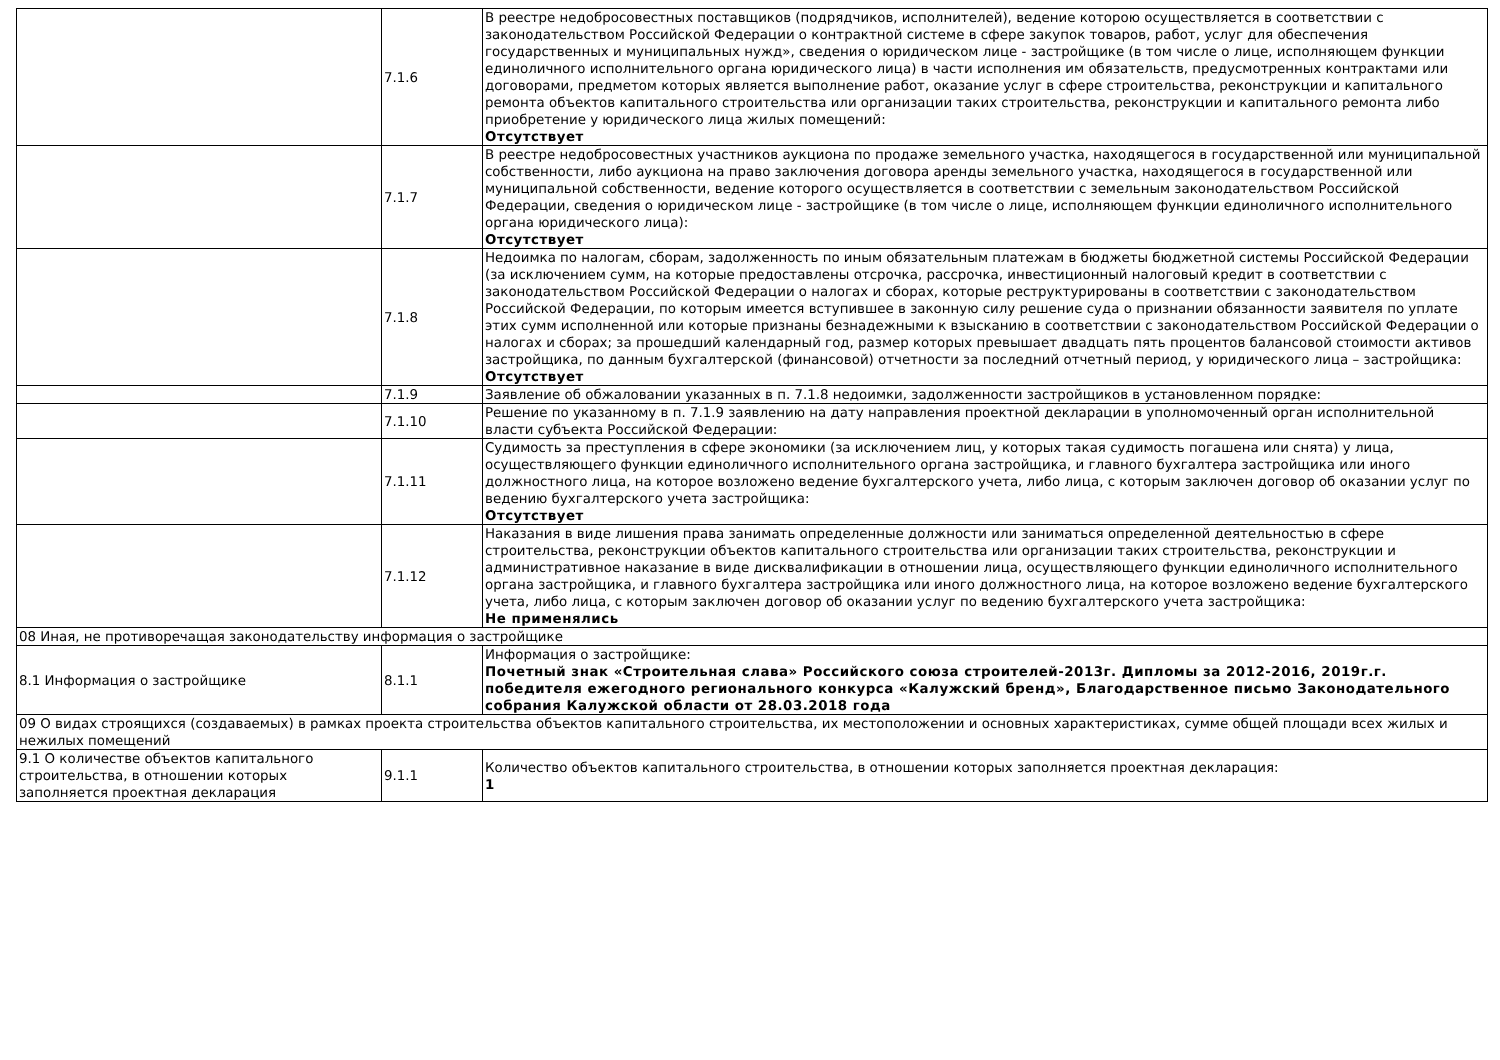| | 7.1.6 | В реестре недобросовестных поставщиков (подрядчиков, исполнителей), ведение которою осуществляется в соответствии с законодательством Российской Федерации о контрактной системе в сфере закупок товаров, работ, услуг для обеспечения государственных и муниципальных нужд», сведения о юридическом лице - застройщике (в том числе о лице, исполняющем функции единоличного исполнительного органа юридического лица) в части исполнения им обязательств, предусмотренных контрактами или договорами, предметом которых является выполнение работ, оказание услуг в сфере строительства, реконструкции и капитального ремонта объектов капитального строительства или организации таких строительства, реконструкции и капитального ремонта либо приобретение у юридического лица жилых помещений: Отсутствует |
| | 7.1.7 | В реестре недобросовестных участников аукциона по продаже земельного участка, находящегося в государственной или муниципальной собственности, либо аукциона на право заключения договора аренды земельного участка, находящегося в государственной или муниципальной собственности, ведение которого осуществляется в соответствии с земельным законодательством Российской Федерации, сведения о юридическом лице - застройщике (в том числе о лице, исполняющем функции единоличного исполнительного органа юридического лица): Отсутствует |
| | 7.1.8 | Недоимка по налогам, сборам, задолженность по иным обязательным платежам в бюджеты бюджетной системы Российской Федерации (за исключением сумм, на которые предоставлены отсрочка, рассрочка, инвестиционный налоговый кредит в соответствии с законодательством Российской Федерации о налогах и сборах, которые реструктурированы в соответствии с законодательством Российской Федерации, по которым имеется вступившее в законную силу решение суда о признании обязанности заявителя по уплате этих сумм исполненной или которые признаны безнадежными к взысканию в соответствии с законодательством Российской Федерации о налогах и сборах; за прошедший календарный год, размер которых превышает двадцать пять процентов балансовой стоимости активов застройщика, по данным бухгалтерской (финансовой) отчетности за последний отчетный период, у юридического лица – застройщика: Отсутствует |
| | 7.1.9 | Заявление об обжаловании указанных в п. 7.1.8 недоимки, задолженности застройщиков в установленном порядке: |
| | 7.1.10 | Решение по указанному в п. 7.1.9 заявлению на дату направления проектной декларации в уполномоченный орган исполнительной власти субъекта Российской Федерации: |
| | 7.1.11 | Судимость за преступления в сфере экономики (за исключением лиц, у которых такая судимость погашена или снята) у лица, осуществляющего функции единоличного исполнительного органа застройщика, и главного бухгалтера застройщика или иного должностного лица, на которое возложено ведение бухгалтерского учета, либо лица, с которым заключен договор об оказании услуг по ведению бухгалтерского учета застройщика: Отсутствует |
| | 7.1.12 | Наказания в виде лишения права занимать определенные должности или заниматься определенной деятельностью в сфере строительства, реконструкции объектов капитального строительства или организации таких строительства, реконструкции и административное наказание в виде дисквалификации в отношении лица, осуществляющего функции единоличного исполнительного органа застройщика, и главного бухгалтера застройщика или иного должностного лица, на которое возложено ведение бухгалтерского учета, либо лица, с которым заключен договор об оказании услуг по ведению бухгалтерского учета застройщика: Не применялись |
| 08 Иная, не противоречащая законодательству информация о застройщике | | |
| 8.1 Информация о застройщике | 8.1.1 | Информация о застройщике: Почетный знак «Строительная слава» Российского союза строителей-2013г. Дипломы за 2012-2016, 2019г.г. победителя ежегодного регионального конкурса «Калужский бренд», Благодарственное письмо Законодательного собрания Калужской области от 28.03.2018 года |
| 09 О видах строящихся (создаваемых) в рамках проекта строительства объектов капитального строительства, их местоположении и основных характеристиках, сумме общей площади всех жилых и нежилых помещений | | |
| 9.1 О количестве объектов капитального строительства, в отношении которых заполняется проектная декларация | 9.1.1 | Количество объектов капитального строительства, в отношении которых заполняется проектная декларация: 1 |